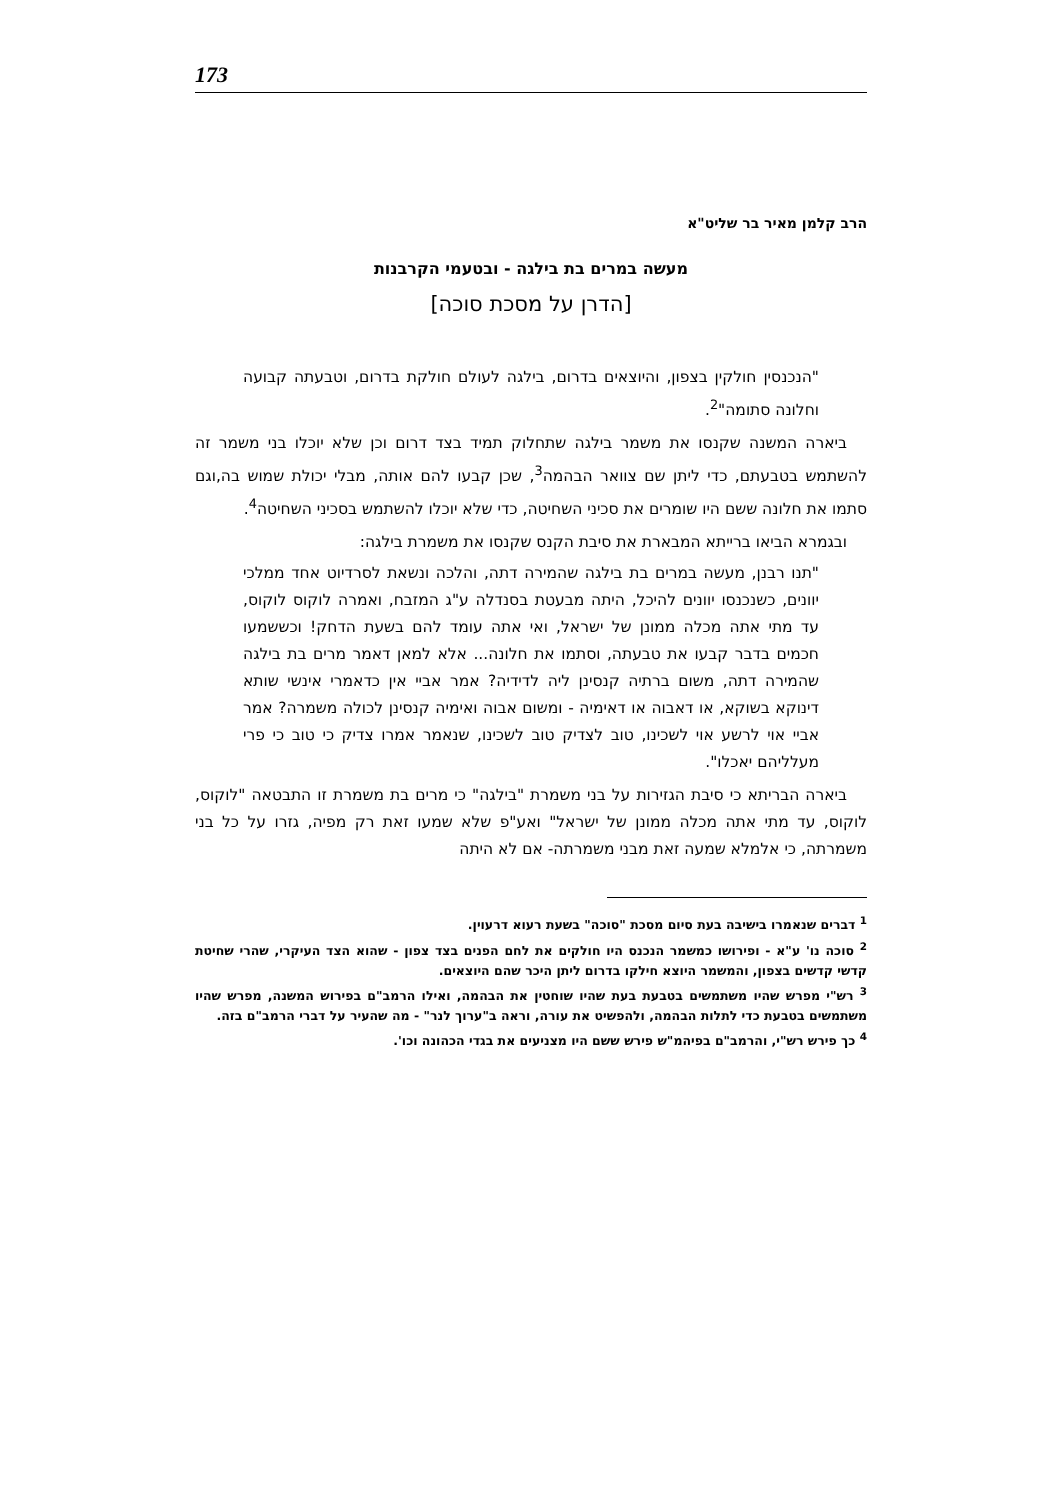173
הרב קלמן מאיר בר שליט"א
מעשה במרים בת בילגה - ובטעמי הקרבנות
[הדרן על מסכת סוכה]
"הנכנסין חולקין בצפון, והיוצאים בדרום, בילגה לעולם חולקת בדרום, וטבעתה קבועה וחלונה סתומה"<sup>2</sup>.
ביארה המשנה שקנסו את משמר בילגה שתחלוק תמיד בצד דרום וכן שלא יוכלו בני משמר זה להשתמש בטבעתם, כדי ליתן שם צוואר הבהמה<sup>3</sup>, שכן קבעו להם אותה, מבלי יכולת שמוש בה,וגם סתמו את חלונה ששם היו שומרים את סכיני השחיטה, כדי שלא יוכלו להשתמש בסכיני השחיטה<sup>4</sup>.
ובגמרא הביאו ברייתא המבארת את סיבת הקנס שקנסו את משמרת בילגה:
"תנו רבנן, מעשה במרים בת בילגה שהמירה דתה, והלכה ונשאת לסרדיוט אחד ממלכי יוונים, כשנכנסו יוונים להיכל, היתה מבעטת בסנדלה ע"ג המזבח, ואמרה לוקוס לוקוס, עד מתי אתה מכלה ממונן של ישראל, ואי אתה עומד להם בשעת הדחק! וכששמעו חכמים בדבר קבעו את טבעתה, וסתמו את חלונה... אלא למאן דאמר מרים בת בילגה שהמירה דתה, משום ברתיה קנסינן ליה לדידיה? אמר אביי אין כדאמרי אינשי שותא דינוקא בשוקא, או דאבוה או דאימיה - ומשום אבוה ואימיה קנסינן לכולה משמרה? אמר אביי אוי לרשע אוי לשכינו, טוב לצדיק טוב לשכינו, שנאמר אמרו צדיק כי טוב כי פרי מעלליהם יאכלו".
ביארה הבריתא כי סיבת הגזירות על בני משמרת "בילגה" כי מרים בת משמרת זו התבטאה "לוקוס, לוקוס, עד מתי אתה מכלה ממונן של ישראל" ואע"פ שלא שמעו זאת רק מפיה, גזרו על כל בני משמרתה, כי אלמלא שמעה זאת מבני משמרתה- אם לא היתה
<sup>1</sup> דברים שנאמרו בישיבה בעת סיום מסכת "סוכה" בשעת רעוא דרעוין.
<sup>2</sup> סוכה נו' ע"א - ופירושו כמשמר הנכנס היו חולקים את לחם הפנים בצד צפון - שהוא הצד העיקרי, שהרי שחיטת קדשי קדשים בצפון, והמשמר היוצא חילקו בדרום ליתן היכר שהם היוצאים.
<sup>3</sup> רש"י מפרש שהיו משתמשים בטבעת בעת שהיו שוחטין את הבהמה, ואילו הרמב"ם בפירוש המשנה, מפרש שהיו משתמשים בטבעת כדי לתלות הבהמה, ולהפשיט את עורה, וראה ב"ערוך לנר" - מה שהעיר על דברי הרמב"ם בזה.
<sup>4</sup> כך פירש רש"י, והרמב"ם בפיהמ"ש פירש ששם היו מצניעים את בגדי הכהונה וכו'.